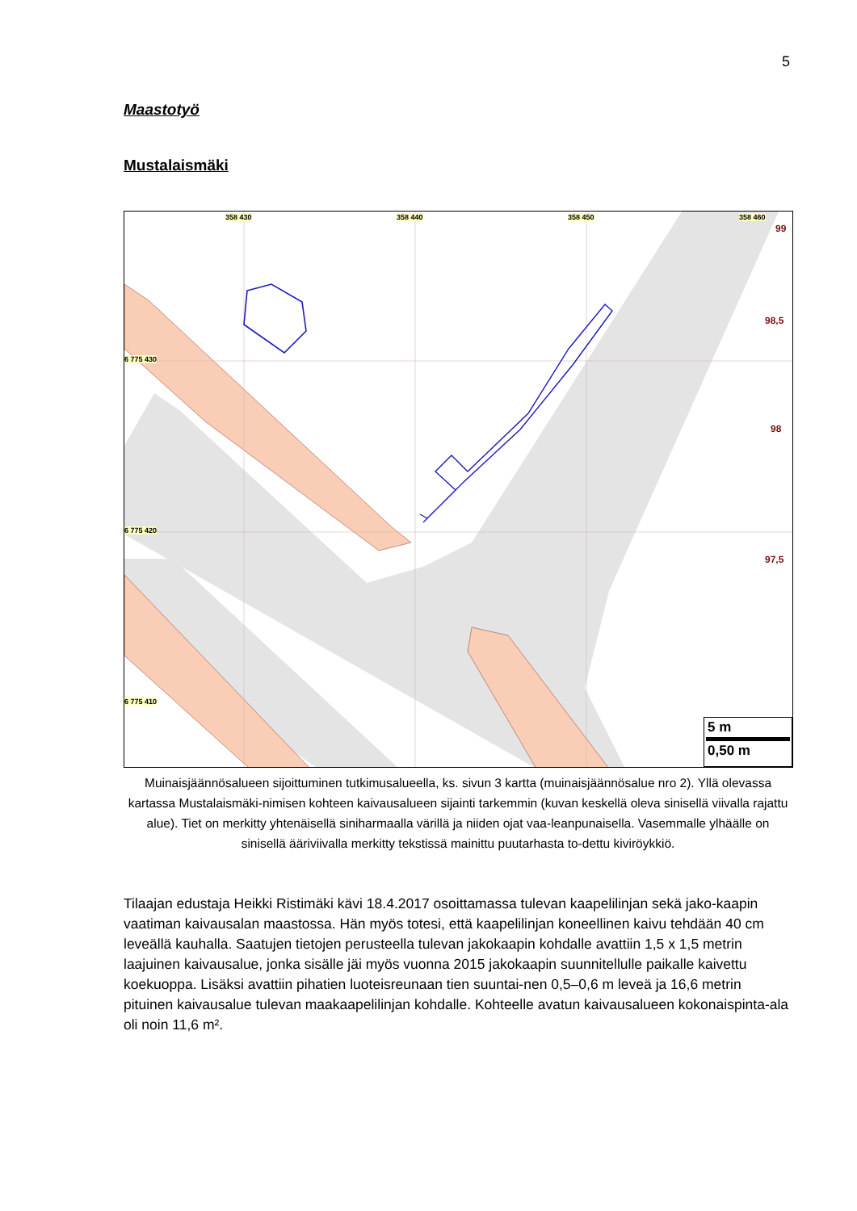5
Maastotyö
Mustalaismäki
358 430 358 440 358 450 358 460
6 775 430
6 775 420
6 775 410
99
98,5
98
97,5
5 m
0,50 m
Muinaisjäännösalueen sijoittuminen tutkimusalueella, ks. sivun 3 kartta (muinaisjäännösalue nro 2). Yllä olevassa kartassa Mustalaismäki-nimisen kohteen kaivausalueen sijainti tarkemmin (kuvan keskellä oleva sinisellä viivalla rajattu alue). Tiet on merkitty yhtenäisellä siniharmaalla värillä ja niiden ojat vaa-leanpunaisella. Vasemmalle ylhäälle on sinisellä ääriviivalla merkitty tekstissä mainittu puutarhasta to-dettu kiviröykkiö.
Tilaajan edustaja Heikki Ristimäki kävi 18.4.2017 osoittamassa tulevan kaapelilinjan sekä jako-kaapin vaatiman kaivausalan maastossa. Hän myös totesi, että kaapelilinjan koneellinen kaivu tehdään 40 cm leveällä kauhalla. Saatujen tietojen perusteella tulevan jakokaapin kohdalle avattiin 1,5 x 1,5 metrin laajuinen kaivausalue, jonka sisälle jäi myös vuonna 2015 jakokaapin suunnitellulle paikalle kaivettu koekuoppa. Lisäksi avattiin pihatien luoteisreunaan tien suuntai-nen 0,5–0,6 m leveä ja 16,6 metrin pituinen kaivausalue tulevan maakaapelilinjan kohdalle. Kohteelle avatun kaivausalueen kokonaispinta-ala oli noin 11,6 m².